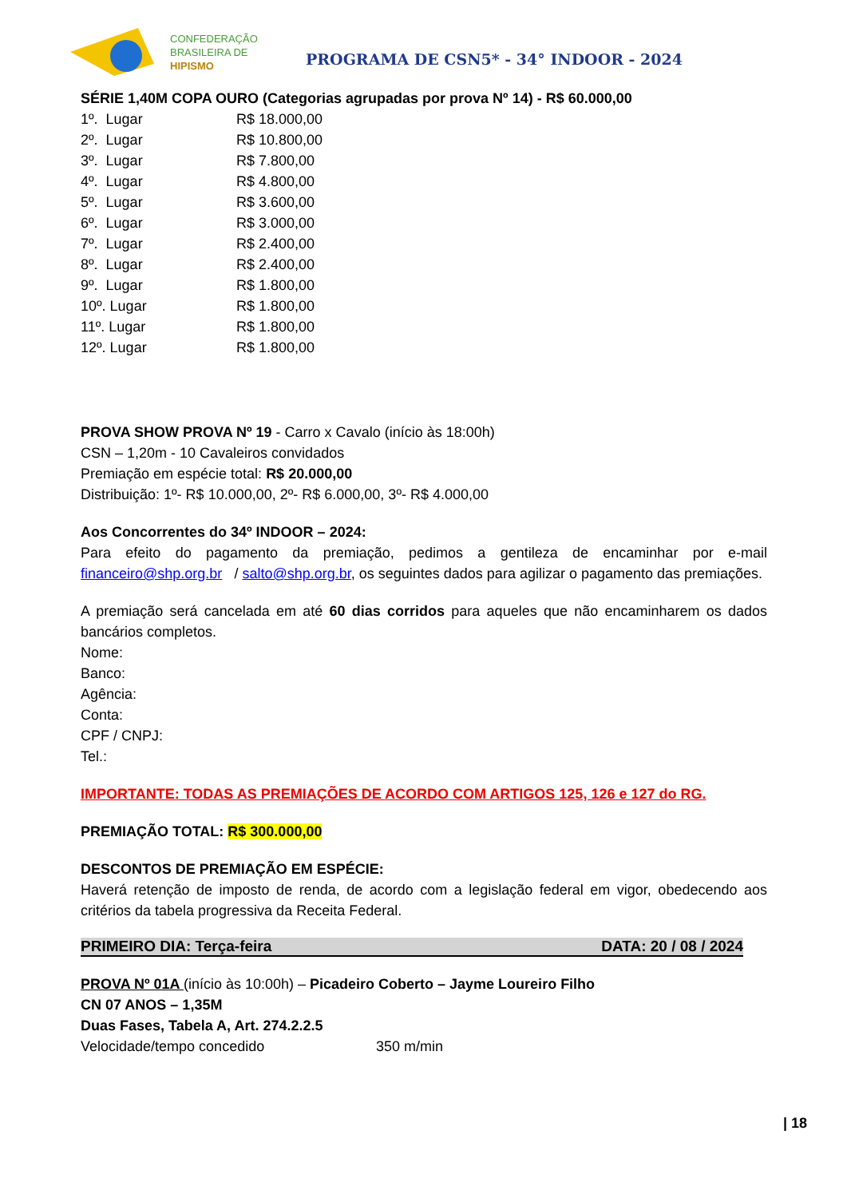CONFEDERAÇÃO
BRASILEIRA DE
HIPISMO
PROGRAMA DE CSN5* - 34° INDOOR - 2024
SÉRIE 1,40M COPA OURO (Categorias agrupadas por prova Nº 14) - R$ 60.000,00
| 1º. Lugar | R$ 18.000,00 |
| 2º. Lugar | R$ 10.800,00 |
| 3º. Lugar | R$ 7.800,00 |
| 4º. Lugar | R$ 4.800,00 |
| 5º. Lugar | R$ 3.600,00 |
| 6º. Lugar | R$ 3.000,00 |
| 7º. Lugar | R$ 2.400,00 |
| 8º. Lugar | R$ 2.400,00 |
| 9º. Lugar | R$ 1.800,00 |
| 10º. Lugar | R$ 1.800,00 |
| 11º. Lugar | R$ 1.800,00 |
| 12º. Lugar | R$ 1.800,00 |
PROVA SHOW PROVA Nº 19 - Carro x Cavalo (início às 18:00h)
CSN – 1,20m - 10 Cavaleiros convidados
Premiação em espécie total: R$ 20.000,00
Distribuição: 1º- R$ 10.000,00, 2º- R$ 6.000,00, 3º- R$ 4.000,00
Aos Concorrentes do 34º INDOOR – 2024:
Para efeito do pagamento da premiação, pedimos a gentileza de encaminhar por e-mail financeiro@shp.org.br / salto@shp.org.br, os seguintes dados para agilizar o pagamento das premiações.
A premiação será cancelada em até 60 dias corridos para aqueles que não encaminharem os dados bancários completos.
Nome:
Banco:
Agência:
Conta:
CPF / CNPJ:
Tel.:
IMPORTANTE: TODAS AS PREMIAÇÕES DE ACORDO COM ARTIGOS 125, 126 e 127 do RG.
PREMIAÇÃO TOTAL: R$ 300.000,00
DESCONTOS DE PREMIAÇÃO EM ESPÉCIE:
Haverá retenção de imposto de renda, de acordo com a legislação federal em vigor, obedecendo aos critérios da tabela progressiva da Receita Federal.
PRIMEIRO DIA: Terça-feira DATA: 20 / 08 / 2024
PROVA Nº 01A (início às 10:00h) – Picadeiro Coberto – Jayme Loureiro Filho
CN 07 ANOS – 1,35M
Duas Fases, Tabela A, Art. 274.2.2.5
Velocidade/tempo concedido 350 m/min
| 18